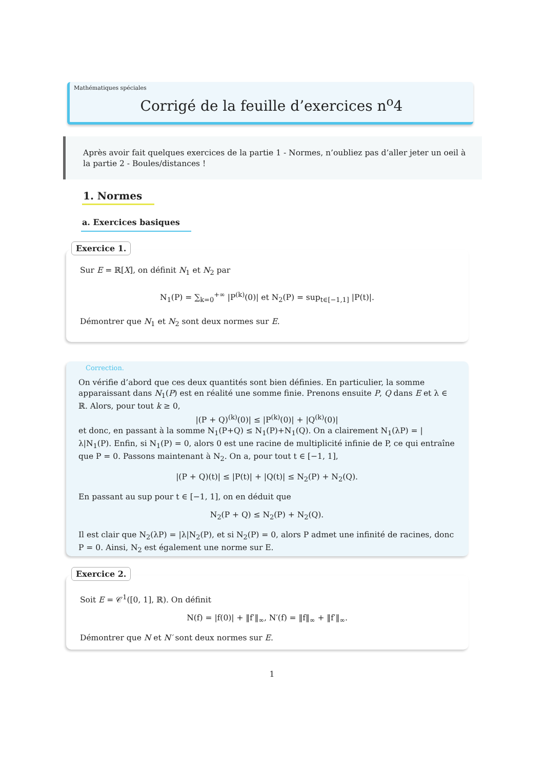Mathématiques spéciales
Corrigé de la feuille d’exercices n<sup>o</sup>4
Après avoir fait quelques exercices de la partie 1 - Normes, n’oubliez pas d’aller jeter un oeil à la partie 2 - Boules/distances !
1. Normes
a. Exercices basiques
Exercice 1.
Sur E = ℝ[X], on définit N<sub>1</sub> et N<sub>2</sub> par
N<sub>1</sub>(P) = ∑<sub>k=0</sub><sup>+∞</sup> |P<sup>(k)</sup>(0)| et N<sub>2</sub>(P) = sup<sub>t∈[−1,1]</sub> |P(t)|.
Démontrer que N<sub>1</sub> et N<sub>2</sub> sont deux normes sur E.
Correction.
On vérifie d’abord que ces deux quantités sont bien définies. En particulier, la somme apparaissant dans N<sub>1</sub>(P) est en réalité une somme finie. Prenons ensuite P, Q dans E et λ ∈ ℝ. Alors, pour tout k ≥ 0,
|(P + Q)<sup>(k)</sup>(0)| ≤ |P<sup>(k)</sup>(0)| + |Q<sup>(k)</sup>(0)|
et donc, en passant à la somme N<sub>1</sub>(P+Q) ≤ N<sub>1</sub>(P)+N<sub>1</sub>(Q). On a clairement N<sub>1</sub>(λP) = |λ|N<sub>1</sub>(P). Enfin, si N<sub>1</sub>(P) = 0, alors 0 est une racine de multiplicité infinie de P, ce qui entraîne que P = 0. Passons maintenant à N<sub>2</sub>. On a, pour tout t ∈ [−1, 1],
|(P + Q)(t)| ≤ |P(t)| + |Q(t)| ≤ N<sub>2</sub>(P) + N<sub>2</sub>(Q).
En passant au sup pour t ∈ [−1, 1], on en déduit que
N<sub>2</sub>(P + Q) ≤ N<sub>2</sub>(P) + N<sub>2</sub>(Q).
Il est clair que N<sub>2</sub>(λP) = |λ|N<sub>2</sub>(P), et si N<sub>2</sub>(P) = 0, alors P admet une infinité de racines, donc P = 0. Ainsi, N<sub>2</sub> est également une norme sur E.
Exercice 2.
Soit E = 𝒞<sup>1</sup>([0, 1], ℝ). On définit
N(f) = |f(0)| + ‖f′‖<sub>∞</sub>, N′(f) = ‖f‖<sub>∞</sub> + ‖f′‖<sub>∞</sub>.
Démontrer que N et N′ sont deux normes sur E.
1